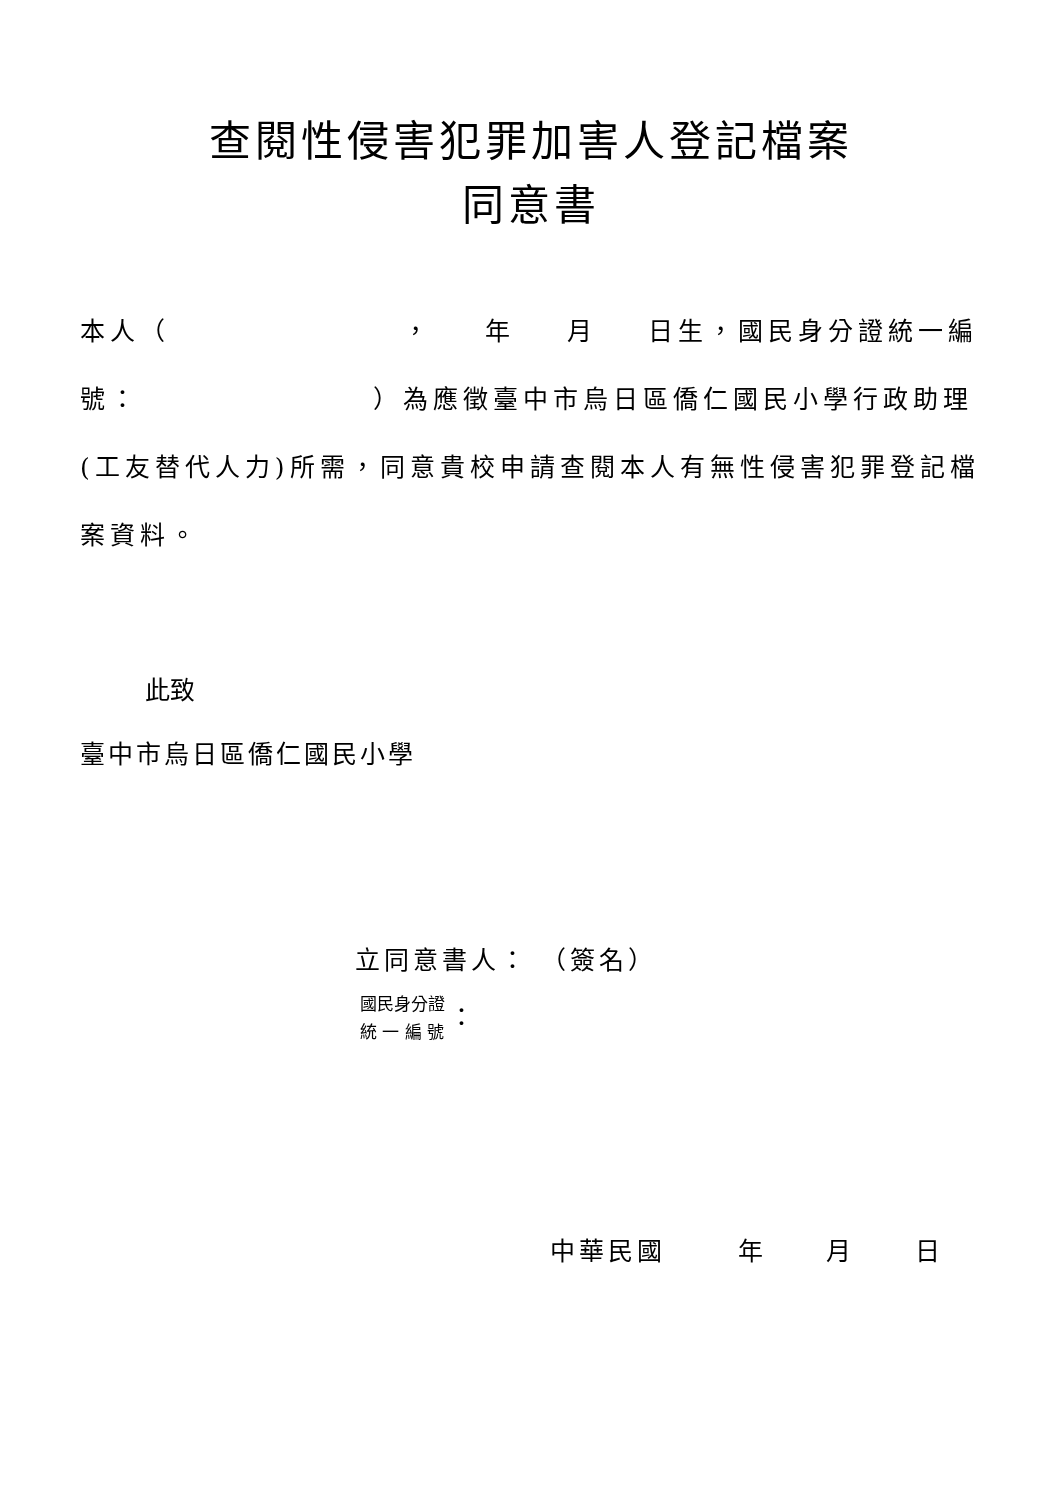查閱性侵害犯罪加害人登記檔案
同意書
本人（ ， 年 月 日生，國民身分證統一編號： ）為應徵臺中市烏日區僑仁國民小學行政助理(工友替代人力)所需，同意貴校申請查閱本人有無性侵害犯罪登記檔案資料。
此致
臺中市烏日區僑仁國民小學
立同意書人： （簽名）
國民身分證
統 一 編 號
：
中華民國 年 月 日